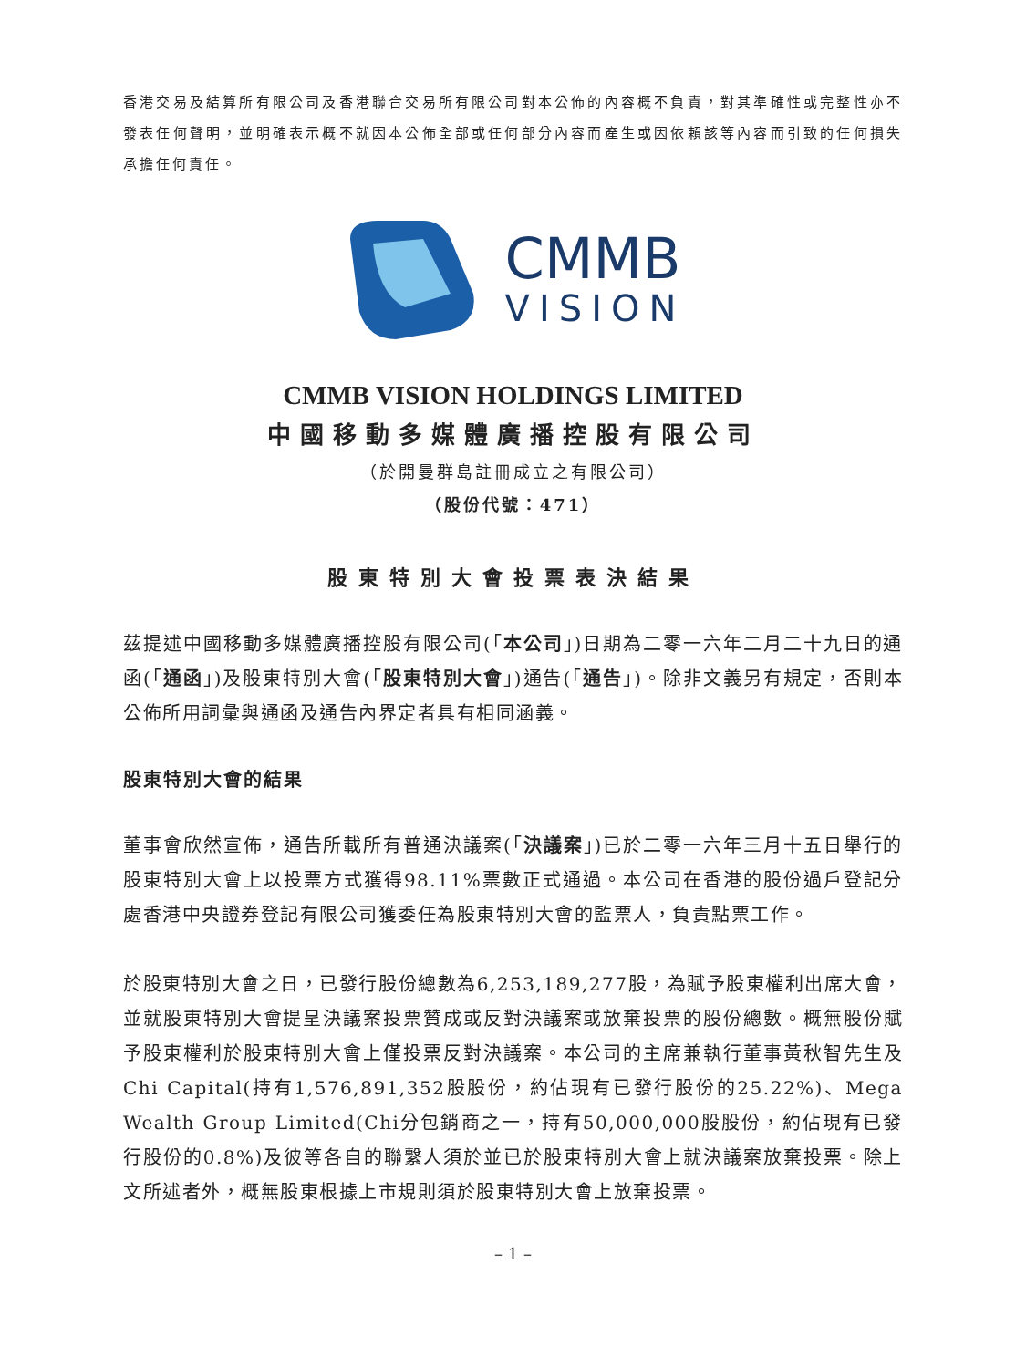香港交易及結算所有限公司及香港聯合交易所有限公司對本公佈的內容概不負責，對其準確性或完整性亦不發表任何聲明，並明確表示概不就因本公佈全部或任何部分內容而產生或因依賴該等內容而引致的任何損失承擔任何責任。
CMMB
VISION
CMMB VISION HOLDINGS LIMITED
中國移動多媒體廣播控股有限公司
（於開曼群島註冊成立之有限公司）
（股份代號：471）
股東特別大會投票表決結果
茲提述中國移動多媒體廣播控股有限公司(「本公司」)日期為二零一六年二月二十九日的通函(「通函」)及股東特別大會(「股東特別大會」)通告(「通告」)。除非文義另有規定，否則本公佈所用詞彙與通函及通告內界定者具有相同涵義。
股東特別大會的結果
董事會欣然宣佈，通告所載所有普通決議案(「決議案」)已於二零一六年三月十五日舉行的股東特別大會上以投票方式獲得98.11%票數正式通過。本公司在香港的股份過戶登記分處香港中央證券登記有限公司獲委任為股東特別大會的監票人，負責點票工作。
於股東特別大會之日，已發行股份總數為6,253,189,277股，為賦予股東權利出席大會，並就股東特別大會提呈決議案投票贊成或反對決議案或放棄投票的股份總數。概無股份賦予股東權利於股東特別大會上僅投票反對決議案。本公司的主席兼執行董事黃秋智先生及Chi Capital(持有1,576,891,352股股份，約佔現有已發行股份的25.22%)、Mega Wealth Group Limited(Chi分包銷商之一，持有50,000,000股股份，約佔現有已發行股份的0.8%)及彼等各自的聯繫人須於並已於股東特別大會上就決議案放棄投票。除上文所述者外，概無股東根據上市規則須於股東特別大會上放棄投票。
– 1 –